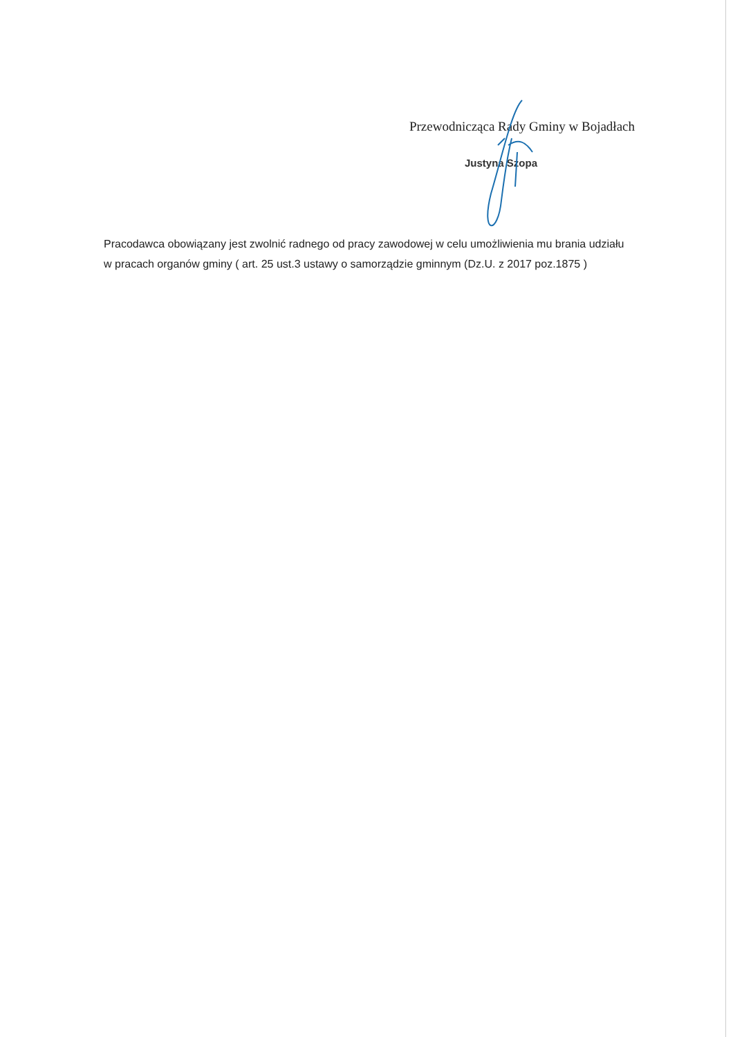Przewodnicząca Rady Gminy w Bojadłach
Justyna Szopa
Pracodawca obowiązany jest zwolnić radnego od pracy zawodowej w celu umożliwienia mu brania udziału w pracach organów gminy ( art. 25 ust.3 ustawy o samorządzie gminnym (Dz.U. z 2017 poz.1875 )